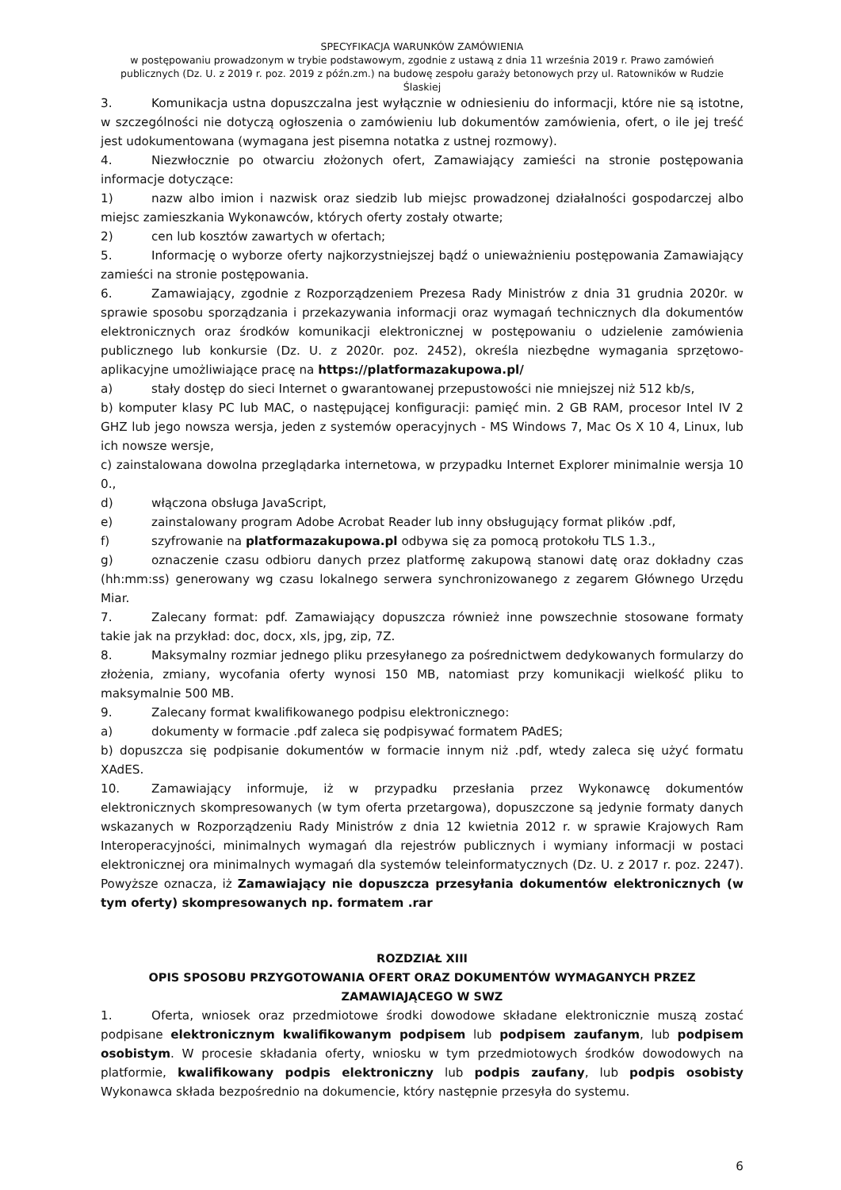SPECYFIKACJA WARUNKÓW ZAMÓWIENIA
w postępowaniu prowadzonym w trybie podstawowym, zgodnie z ustawą z dnia 11 września 2019 r. Prawo zamówień publicznych (Dz. U. z 2019 r. poz. 2019 z późn.zm.) na budowę zespołu garaży betonowych przy ul. Ratowników w Rudzie Ślaskiej
3. Komunikacja ustna dopuszczalna jest wyłącznie w odniesieniu do informacji, które nie są istotne, w szczególności nie dotyczą ogłoszenia o zamówieniu lub dokumentów zamówienia, ofert, o ile jej treść jest udokumentowana (wymagana jest pisemna notatka z ustnej rozmowy).
4. Niezwłocznie po otwarciu złożonych ofert, Zamawiający zamieści na stronie postępowania informacje dotyczące:
1) nazw albo imion i nazwisk oraz siedzib lub miejsc prowadzonej działalności gospodarczej albo miejsc zamieszkania Wykonawców, których oferty zostały otwarte;
2) cen lub kosztów zawartych w ofertach;
5. Informację o wyborze oferty najkorzystniejszej bądź o unieważnieniu postępowania Zamawiający zamieści na stronie postępowania.
6. Zamawiający, zgodnie z Rozporządzeniem Prezesa Rady Ministrów z dnia 31 grudnia 2020r. w sprawie sposobu sporządzania i przekazywania informacji oraz wymagań technicznych dla dokumentów elektronicznych oraz środków komunikacji elektronicznej w postępowaniu o udzielenie zamówienia publicznego lub konkursie (Dz. U. z 2020r. poz. 2452), określa niezbędne wymagania sprzętowo-aplikacyjne umożliwiające pracę na https://platformazakupowa.pl/
a) stały dostęp do sieci Internet o gwarantowanej przepustowości nie mniejszej niż 512 kb/s,
b) komputer klasy PC lub MAC, o następującej konfiguracji: pamięć min. 2 GB RAM, procesor Intel IV 2 GHZ lub jego nowsza wersja, jeden z systemów operacyjnych - MS Windows 7, Mac Os X 10 4, Linux, lub ich nowsze wersje,
c) zainstalowana dowolna przeglądarka internetowa, w przypadku Internet Explorer minimalnie wersja 10 0.,
d) włączona obsługa JavaScript,
e) zainstalowany program Adobe Acrobat Reader lub inny obsługujący format plików .pdf,
f) szyfrowanie na platformazakupowa.pl odbywa się za pomocą protokołu TLS 1.3.,
g) oznaczenie czasu odbioru danych przez platformę zakupową stanowi datę oraz dokładny czas (hh:mm:ss) generowany wg czasu lokalnego serwera synchronizowanego z zegarem Głównego Urzędu Miar.
7. Zalecany format: pdf. Zamawiający dopuszcza również inne powszechnie stosowane formaty takie jak na przykład: doc, docx, xls, jpg, zip, 7Z.
8. Maksymalny rozmiar jednego pliku przesyłanego za pośrednictwem dedykowanych formularzy do złożenia, zmiany, wycofania oferty wynosi 150 MB, natomiast przy komunikacji wielkość pliku to maksymalnie 500 MB.
9. Zalecany format kwalifikowanego podpisu elektronicznego:
a) dokumenty w formacie .pdf zaleca się podpisywać formatem PAdES;
b) dopuszcza się podpisanie dokumentów w formacie innym niż .pdf, wtedy zaleca się użyć formatu XAdES.
10. Zamawiający informuje, iż w przypadku przesłania przez Wykonawcę dokumentów elektronicznych skompresowanych (w tym oferta przetargowa), dopuszczone są jedynie formaty danych wskazanych w Rozporządzeniu Rady Ministrów z dnia 12 kwietnia 2012 r. w sprawie Krajowych Ram Interoperacyjności, minimalnych wymagań dla rejestrów publicznych i wymiany informacji w postaci elektronicznej ora minimalnych wymagań dla systemów teleinformatycznych (Dz. U. z 2017 r. poz. 2247). Powyższe oznacza, iż Zamawiający nie dopuszcza przesyłania dokumentów elektronicznych (w tym oferty) skompresowanych np. formatem .rar
ROZDZIAŁ XIII
OPIS SPOSOBU PRZYGOTOWANIA OFERT ORAZ DOKUMENTÓW WYMAGANYCH PRZEZ
ZAMAWIAJĄCEGO W SWZ
1. Oferta, wniosek oraz przedmiotowe środki dowodowe składane elektronicznie muszą zostać podpisane elektronicznym kwalifikowanym podpisem lub podpisem zaufanym, lub podpisem osobistym. W procesie składania oferty, wniosku w tym przedmiotowych środków dowodowych na platformie, kwalifikowany podpis elektroniczny lub podpis zaufany, lub podpis osobisty Wykonawca składa bezpośrednio na dokumencie, który następnie przesyła do systemu.
6